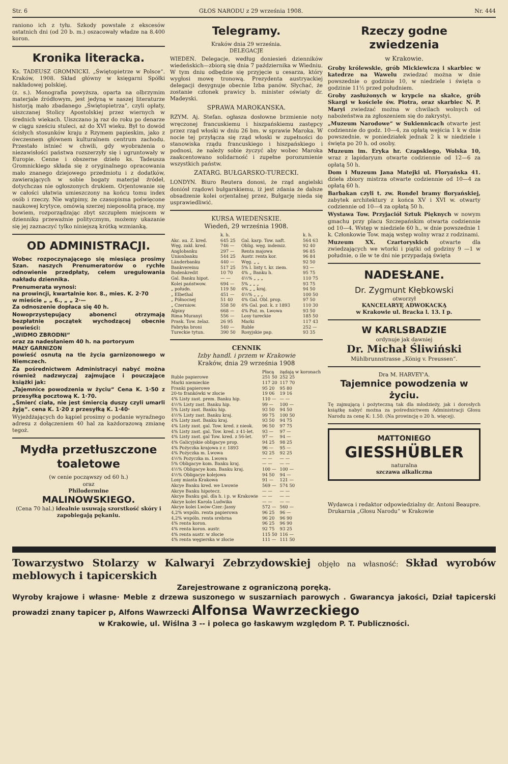Str. 6 GŁOS NARODU z 29 września 1908. Nr. 444
raniono ich z tyłu. Szkody powstałe z ekscesów ostatnich dni (od 20 b. m.) oszacowały władze na 8.400 koron.
Kronika literacka.
Ks. TADEUSZ GROMNICKI. „Świętopietrze w Polsce“. Kraków, 1908. Skład główny w księgarni Spółki nakładowej polskiej.
(z. s.). Monografia powyższa, oparta na olbrzymim materjale źródłowym, jest jedyną w naszej literaturze historją mało zbadanego „Świętopietrza“, czyli opłaty, uiszczanej Stolicy Apostolskiej przez wiernych w średnich wiekach. Uiszczano ją raz do roku po denarze w ciągu sześciu stuleci, aż do XVI wieku. Był to dowód ścisłych stosunków kraju z Rzymem papieskim, jako z ówczesnem głównem kulturalnem centrum zachodu. Przestało istnieć w chwili, gdy wyobrażenia o niezawisłości państwa rozszerzyły się i ugruntowały w Europie. Cenne i obszerne dzieło ks. Tadeusza Gromnickiego składa się z oryginalnego opracowania mało znanego dziejowego przedmiotu i z dodatków, zawierających w sobie bogaty materjał źródeł, dotychczas nie ogłoszonych drukiem. Orjentowanie się w całości ułatwia umieszczony na końcu tomu index osób i rzeczy. Nie wątpimy, że czasopisma poświęcone naukowej krytyce, omówią szerzej nieposolitą pracę, my bowiem, rozporządzając zbyt szczupłem miejscem w dzienniku przeważnie politycznym, możemy ukazanie się jej zaznaczyć tylko niniejszą krótką wzmianką.
OD ADMINISTRACJI.
Wobec rozpoczynającego się miesiąca prosimy Szan. naszych Prenumeratorów o rychłe odnowienie przedpłaty, celem uregulowania nakładu dziennika.
Prenumerata wynosi:
na prowincji, kwartalnie kor. 8., mies. K. 2·70
w mieście „ „ 6., „ „ 2·—
Za odnoszenie dopłaca się 40 h.
Nowoprzystępujący abonenci otrzymają bezpłatnie początek wychodzącej obecnie powieści:
„WIDMO ZBRODNI“
oraz za nadesłaniem 40 h. na portoryum
MAŁY GARNIZON
powieść osnutą na tle życia garnizonowego w Niemczech.
Za pośrednictwem Administracyi nabyć można również nadzwyczaj zajmujące i pouczające książki jak:
„Tajemnice powodzenia w życiu“ Cena K. 1·50 z przesyłką pocztową K. 1·70.
„Śmierć ciała, nie jest śmiercią duszy czyli umarli żyją“. cena K. 1·20 z przesyłką K. 1·40·
Wyjeżdżających do kąpiel prosimy o podanie wyraźnego adresu z dołączeniem 40 hal za każdorazową zmianę tegoż.
Mydła przetłuszczone toaletowe
(w cenie począwszy od 60 h.)
oraz
Philodermine
MALINOWSKIEGO.
(Cena 70 hal.) idealnie usuwają szorstkość skóry i zapobiegają pękaniu.
Telegramy.
Kraków dnia 29 września.
DELEGACJE
WIEDEŃ. Delegacje, według doniesień dzienników wiedeńskich—zbiorą się dnia 7 października w Wiedniu. W tym dniu odbędzie się przyjęcie u cesarza, który wygłosi mowę tronową. Prezydenta austryackiej delegacji desygnuje obecnie Izba panów. Słychać, że zostanie członek prawicy b. minister oświaty dr. Madeyski.
SPRAWA MAROKANSKA.
RZYM. Aj. Stefan. ogłasza dosłowne brzmienie noty wręczonej francuskiemu i hiszpańskiemu zastępcy przez rząd włoski w dniu 26 bm. w sprawie Maroka. W nocie tej przyłącza się rząd włoski w zupełności do stanowiska rządu francuskiego i hiszpańskiego i podnosi, że należy sobie życzyć aby wobec Maroka zaakcentowano solidarność i zupełne porozumienie wszystkich państw.
ZATARG. BUŁGARSKO-TURECKI.
LONDYN. Biuro Reutera donosi, że rząd angielski doniósł rządowi bułgarskiemu, iż jest zdania że dalsze obsadzenie kolei orjentalnej przez, Bułgarję nieda się usprawiedliwić.
KURSA WIEDEŃSKIE.
Wiedeń, 29 września 1908.
| | k. h. | | k. h. |
| --- | --- | --- | --- |
| Akc. au. Z. kred. | 645 25 | Gal. karp. Tow. naft. | 564 63 |
| Węg. zakł. kred. | 746 — | Oblig. węg. indemiz. | 92 40 |
| Anglobanku | 297 — | Renta majowa | 96 85 |
| Unionbanku | 544 25 | Austr. renta kor. | 96 84 |
| Länderbanku | 440 — | Węg. „ „ | 92 50 |
| Bankvereinu | 517 25 | 5% l. listy t. kr. ziem. | 93 — |
| Bodenkredit | 10 70 | 4% „ Banku h. | 95 75 |
| Gal. Banku hipot. | — — | 4½% „ „ „ | 110 75 |
| Kolei państwow. | 694 — | 5% „ „ „ | 93 75 |
| „ połudn. | 119 50 | 4% „ „ kraj. | 94 50 |
| „ Elbethal | 451 — | 4½% „ „ „ | 100 50 |
| „ Północnej | 51 40 | 4% Gal. Obl. prop. | 97 50 |
| „ Czerniow. | 558 50 | 4% Gal. poż. k. z 1893 | 110 30 |
| Alpiny | 668 — | 4% Poż. m. Lwowa | 93 50 |
| Rima Muranyi | 556 — | Losy tureckie | 185 50 |
| Prask. Tow. żelaz. | 26 95 | Marki | 117 43 |
| Fabryka broni | 540 — | Ruble | 252 — |
| Tureckie tytun. | 390 50 | Rosyjskie pap. | 93 35 |
CENNIK
Izby handl. i przem w Krakowie
Kraków, dnia 29 września 1908
| | Płacą | żądają w koronach |
| --- | --- | --- |
| Ruble papierowe | 251 50 | 252 25 |
| Marki niemieckie | 117 20 | 117 70 |
| Franki papierowe | 95 20 | 95 80 |
| 20-to frankówki w złocie | 19 06 | 19 16 |
| 4% Listy zast. prem. Banku hip. | 110 — | — — |
| 4½% Listy zast. Banku hip. | 99 — | 100 — |
| 5% Listy zast. Banku hip. | 93 50 | 94 50 |
| 4½% Listy zast. Banku kraj. | 99 75 | 100 50 |
| 4% Listy zast. Banku kraj. | 93 50 | 94 75 |
| 4% Listy zast. gal. Tow. kred. z nieok. | 96 50 | 97 75 |
| 4% Listy zast. gal. Tow. kred. z 41-let. | 93 — | 97 — |
| 4% Listy zast. gal Tow. kred. z 56-let. | 97 — | 94 — |
| 4% Galicyjskie obligacye prop. | 94 25 | 98 25 |
| 4% Pożyczka krajowa z r. 1893 | 96 — | 95 — |
| 4% Pożyczka m. Lwowa | 92 25 | 92 25 |
| 4½% Pożyczka m. Lwowa | — — | — — |
| 5% Obligacye kom. Banku kraj. | — — | — — |
| 4½% Obligacye kom. Banku kraj. | 100 — | 100 — |
| 4½% Obligacye kolejowa | 94 50 | 94 — |
| Losy miasta Krakowa | 91 — | 121 — |
| Akcye Banku kred. we Lwowie | 569 — | 574 50 |
| Akcye Banku hipotecz. | — — | — — |
| Akcye Banku gal. dla h. i p. w Krakowie | — — | — — |
| Akcye kolei Karola Ludwika | — — | — — |
| Akcye kolei Lwów-Czer.-Jassy | 572 — | 560 — |
| 4,2% wspóln. renta papierowa | 96 25 | 96 — |
| 4,2% wspóln. renta srebrna | 96 20 | 96 90 |
| 4% renta koron. | 96 25 | 96 90 |
| 4% renta koron. austr. | 92 75 | 93 25 |
| 4% renta austr. w złocie | 115 50 | 116 — |
| 4% renta węgierska w złocie | 111 — | 111 50 |
Rzeczy godne zwiedzenia
w Krakowie.
Groby królewskie, grób Mickiewicza i skarbiec w katedrze na Wawelu zwiedzać można w dnie powszednie o godzinie 10, w niedziele i święta o godzinie 11½ przed południem.
Groby zasłużonych w krypcie na skałce, grób Skargi w kościele św. Piotra, oraz skarbiec N. P. Maryi zwiedzać można w chwilach wolnych od nabożeństwa za zgłoszeniem się do zakrystyi.
„Muzeum Narodowe“ w Sukiennicach otwarte jest codziennie do godz. 10—4, za opłatą wejścia 1 k w dnie powszednie, w poniedziałek jednak 2 k w niedziele i święta po 20 h. od osoby.
Muzeum im. Eryka hr. Czapskiego, Wolska 10, wraz z lapidaryum otwarte codziennie od 12—6 za opłatą 50 h.
Dom i Muzeum Jana Matejki ul. Floryańska 41. dzieła zbiory mistrza otwarte codziennie od 10—4 za opłatą 60 h.
Barbakan czyli t. zw. Rondel bramy floryańskiej, zabytek architektury z końca XV i XVI w. otwarty codziennie od 10—4 za opłatą 50 h.
Wystawa Tow. Przyjaciół Sztuk Pięknych w nowym gmachu przy placu Szczepańskim otwarta codziennie od 10—4. Wstęp w niedziele 60 h., w dnie powszednie 1 k. Członkowie Tow. mają wstęp wolny wraz z rodzinami.
Muzeum XX. Czartoryskich otwarte dla zwiedzających we wtorki i piątki od godziny 9 —1 w południe, o ile w te dni nie przypadają święta
NADESŁANE.
Dr. Zygmunt Kłębkowski
otworzył
KANCELARYĘ ADWOKACKĄ
w Krakowie ul. Bracka l. 13. I p.
W KARLSBADZIE
ordynuje jak dawniej
Dr. Michał Śliwiński
Mühlbrunnstrasse „König v. Preussen“.
Dra M. HARVEY'A.
Tajemnice powodzenia w życiu.
Tę zajmującą i pożyteczną tak dla młodzieży, jak i dorosłych książkę nabyć można za pośrednictwem Administracji Głosu Narodu za cenę K: 1.50. (Na prowincję o 20 h. więcej).
MATTONIEGO
GIESSHÜBLER
naturalna
szczawa alkaliczna
Wydawca i redaktor odpowiedzialny dr. Antoni Beaupre. Drukarnia „Głosu Narodu“ w Krakowie
Towarzystwo Stolarzy w Kalwaryi Zebrzydowskiej objęło na własność: Skład wyrobów meblowych i tapicerskich
Zarejestrowane z ograniczoną poręką.
Wyroby krajowe i własne· Meble z drzewa suszonego w suszarniach parowych . Gwarancya jakości, Dział tapicerski prowadzi znany tapicer p, Alfons Wawrzecki Alfonsa Wawrzeckiego
w Krakowie, ul. Wiślna 3 -- i poleca go łaskawym względom P. T. Publiczności.